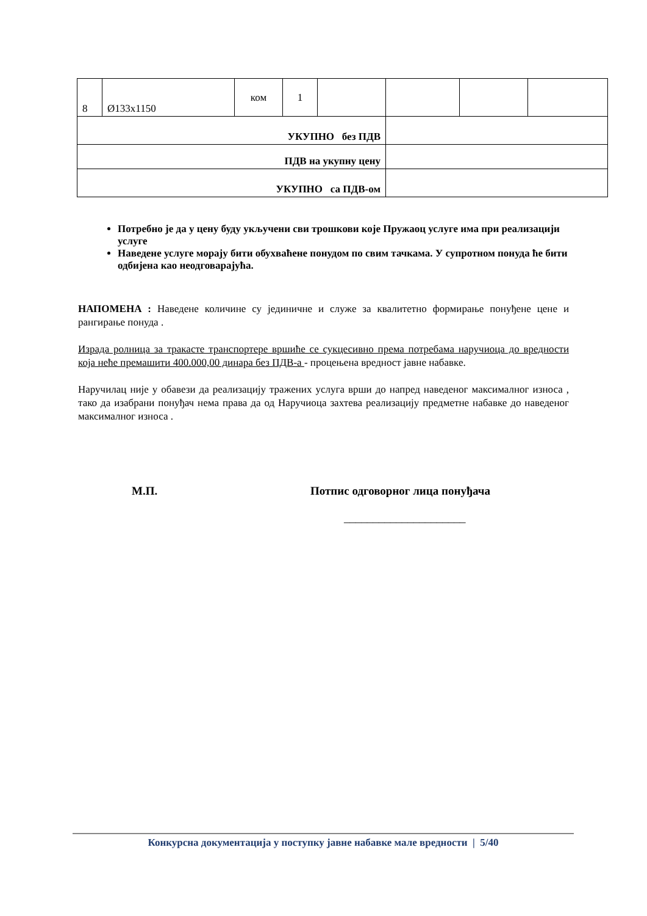| 8 | Ø133x1150 | ком | 1 | | | | |
| УКУПНО без ПДВ | | | | | | | |
| ПДВ на укупну цену | | | | | | | |
| УКУПНО са ПДВ-ом | | | | | | | |
Потребно је да у цену буду укључени сви трошкови које Пружаоц услуге има при реализацији услуге
Наведене услуге морају бити обухваћене понудом по свим тачкама. У супротном понуда ће бити одбијена као неодговарајућа.
НАПОМЕНА : Наведене количине су јединичне и служе за квалитетно формирање понуђене цене и рангирање понуда .
Израда ролница за тракасте транспортере вршиће се сукцесивно према потребама наручиоца до вредности која неће премашити 400.000,00 динара без ПДВ-а - процењена вредност јавне набавке.
Наручилац није у обавези да реализацију тражених услуга врши до напред наведеног максималног износа , тако да изабрани понуђач нема права да од Наручиоца захтева реализацију предметне набавке до наведеног максималног износа .
М.П. Потпис одговорног лица понуђача
_____________________
Конкурсна документација у поступку јавне набавке мале вредности | 5/40